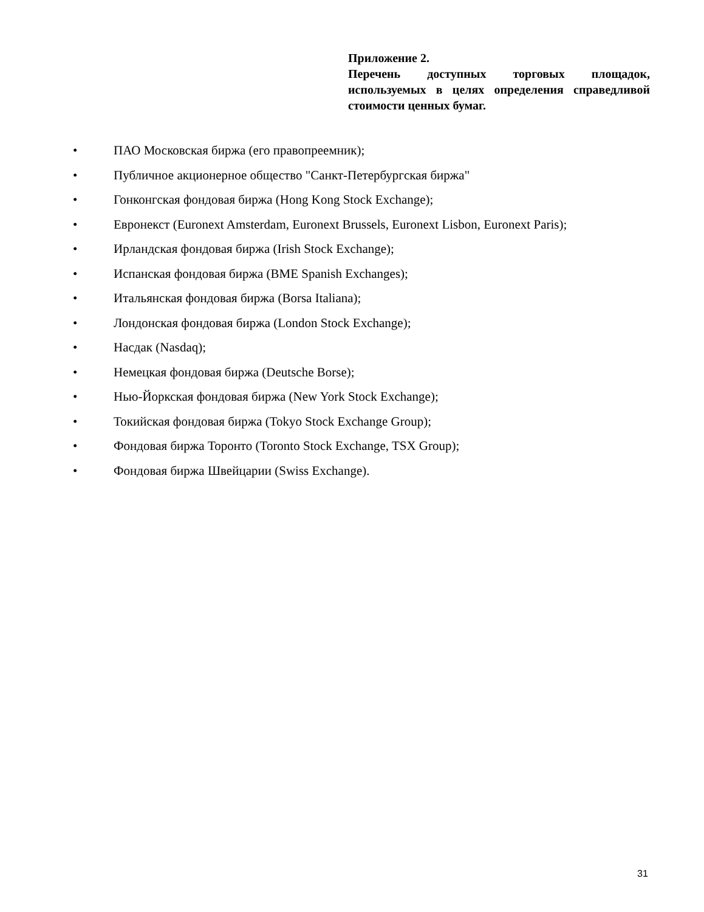Приложение 2.
Перечень доступных торговых площадок, используемых в целях определения справедливой стоимости ценных бумаг.
• ПАО Московская биржа (его правопреемник);
• Публичное акционерное общество "Санкт-Петербургская биржа"
• Гонконгская фондовая биржа (Hong Kong Stock Exchange);
• Евронекст (Euronext Amsterdam, Euronext Brussels, Euronext Lisbon, Euronext Paris);
• Ирландская фондовая биржа (Irish Stock Exchange);
• Испанская фондовая биржа (BME Spanish Exchanges);
• Итальянская фондовая биржа (Borsa Italiana);
• Лондонская фондовая биржа (London Stock Exchange);
• Насдак (Nasdaq);
• Немецкая фондовая биржа (Deutsche Borse);
• Нью-Йоркская фондовая биржа (New York Stock Exchange);
• Токийская фондовая биржа (Tokyo Stock Exchange Group);
• Фондовая биржа Торонто (Toronto Stock Exchange, TSX Group);
• Фондовая биржа Швейцарии (Swiss Exchange).
31